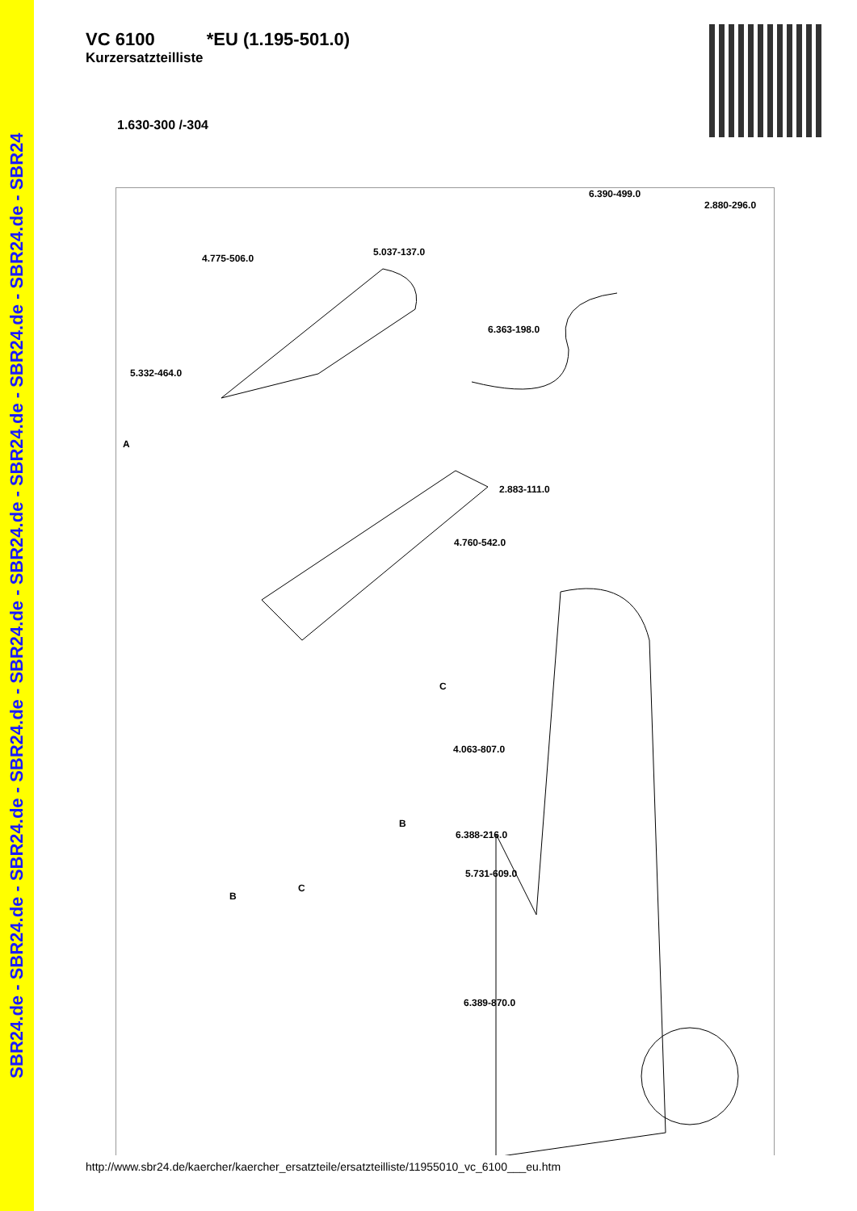SBR24.de - SBR24.de - SBR24.de - SBR24.de - SBR24.de - SBR24.de - SBR24.de - SBR24.de - SBR24.de - SBR24
VC 6100 *EU (1.195-501.0)
Kurzersatzteilliste
1.630-300 /-304
6.390-499.0
2.880-296.0
4.775-506.0
5.037-137.0
6.363-198.0
5.332-464.0
A
2.883-111.0
4.760-542.0
4.063-807.0
6.388-216.0
5.731-609.0
6.389-870.0
C
B
B
C
http://www.sbr24.de/kaercher/kaercher_ersatzteile/ersatzteilliste/11955010_vc_6100___eu.htm